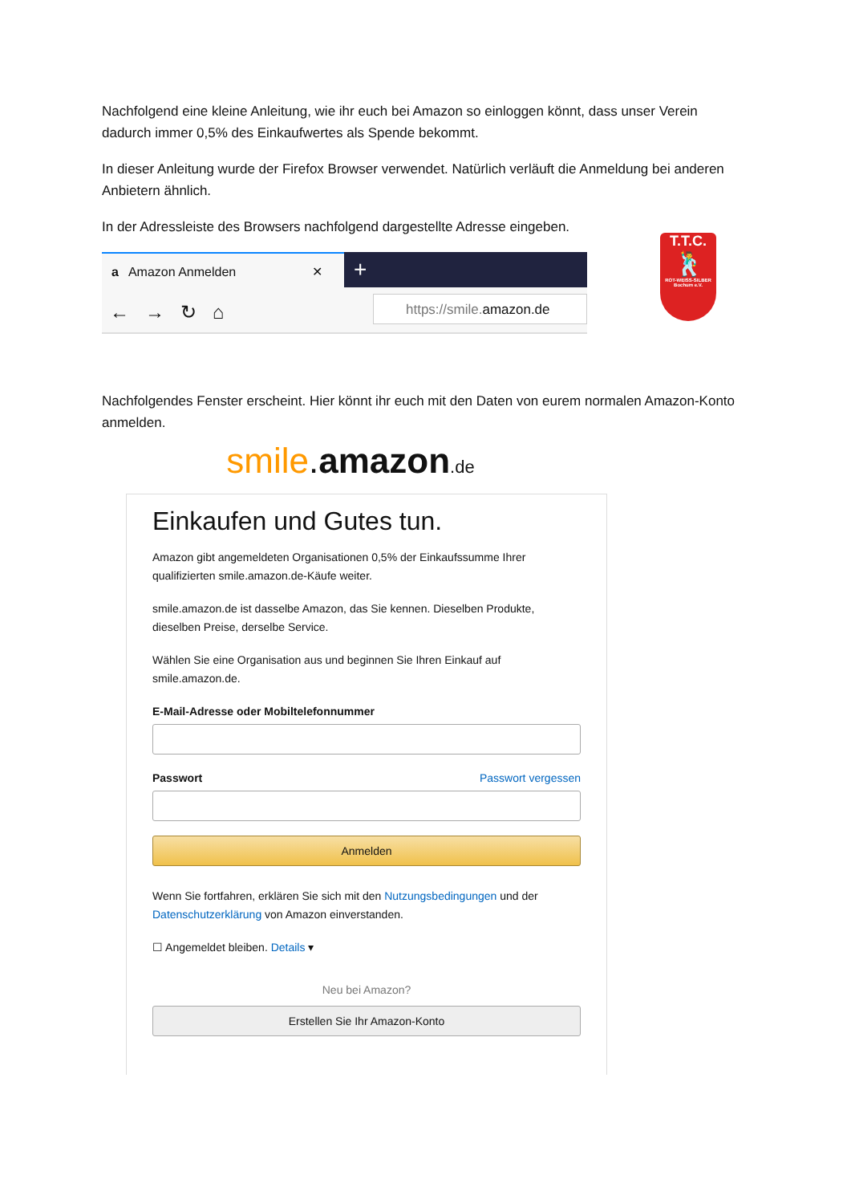Nachfolgend eine kleine Anleitung, wie ihr euch bei Amazon so einloggen könnt, dass unser Verein dadurch immer 0,5% des Einkaufwertes als Spende bekommt.
In dieser Anleitung wurde der Firefox Browser verwendet. Natürlich verläuft die Anmeldung bei anderen Anbietern ähnlich.
In der Adressleiste des Browsers nachfolgend dargestellte Adresse eingeben.
a Amazon Anmelden ✕
+
← → ↻ ⌂
https://smile.amazon.de
Nachfolgendes Fenster erscheint. Hier könnt ihr euch mit den Daten von eurem normalen Amazon-Konto anmelden.
smile.amazon.de
Einkaufen und Gutes tun.
Amazon gibt angemeldeten Organisationen 0,5% der Einkaufssumme Ihrer qualifizierten smile.amazon.de-Käufe weiter.
smile.amazon.de ist dasselbe Amazon, das Sie kennen. Dieselben Produkte, dieselben Preise, derselbe Service.
Wählen Sie eine Organisation aus und beginnen Sie Ihren Einkauf auf smile.amazon.de.
E-Mail-Adresse oder Mobiltelefonnummer
Passwort Passwort vergessen
Anmelden
Wenn Sie fortfahren, erklären Sie sich mit den Nutzungsbedingungen und der Datenschutzerklärung von Amazon einverstanden.
☐ Angemeldet bleiben. Details ▾
Neu bei Amazon?
Erstellen Sie Ihr Amazon-Konto
T.T.C.
🕺
ROT-WEISS-SILBER Bochum e.V.